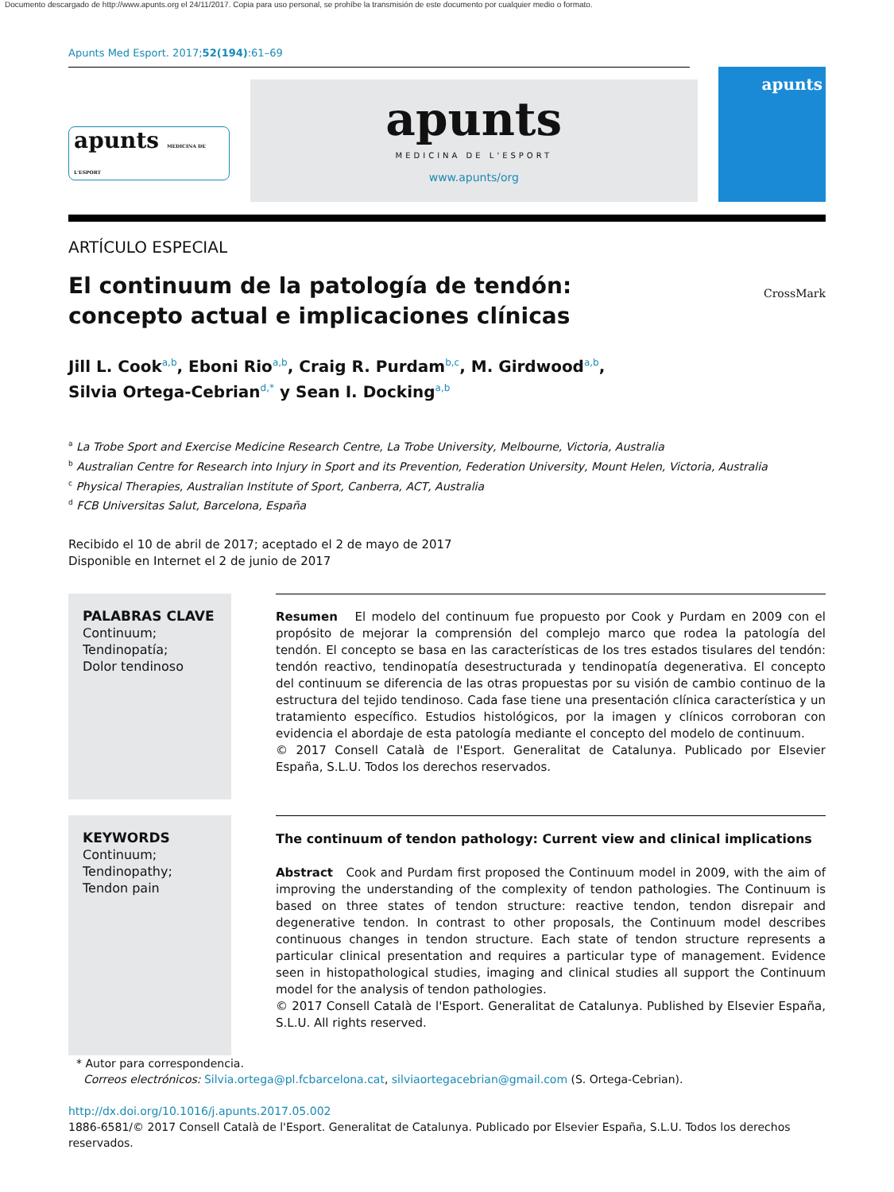Documento descargado de http://www.apunts.org el 24/11/2017. Copia para uso personal, se prohíbe la transmisión de este documento por cualquier medio o formato.
Apunts Med Esport. 2017;52(194):61–69
apunts MEDICINA DE L'ESPORT
apunts
MEDICINA DE L'ESPORT
www.apunts/org
apunts
ARTÍCULO ESPECIAL
El continuum de la patología de tendón: concepto actual e implicaciones clínicas
CrossMark
Jill L. Cook<sup>a,b</sup>, Eboni Rio<sup>a,b</sup>, Craig R. Purdam<sup>b,c</sup>, M. Girdwood<sup>a,b</sup>,
Silvia Ortega-Cebrian<sup>d,*</sup> y Sean I. Docking<sup>a,b</sup>
<sup>a</sup> La Trobe Sport and Exercise Medicine Research Centre, La Trobe University, Melbourne, Victoria, Australia
<sup>b</sup> Australian Centre for Research into Injury in Sport and its Prevention, Federation University, Mount Helen, Victoria, Australia
<sup>c</sup> Physical Therapies, Australian Institute of Sport, Canberra, ACT, Australia
<sup>d</sup> FCB Universitas Salut, Barcelona, España
Recibido el 10 de abril de 2017; aceptado el 2 de mayo de 2017
Disponible en Internet el 2 de junio de 2017
PALABRAS CLAVE
Continuum;
Tendinopatía;
Dolor tendinoso
Resumen El modelo del continuum fue propuesto por Cook y Purdam en 2009 con el propósito de mejorar la comprensión del complejo marco que rodea la patología del tendón. El concepto se basa en las características de los tres estados tisulares del tendón: tendón reactivo, tendinopatía desestructurada y tendinopatía degenerativa. El concepto del continuum se diferencia de las otras propuestas por su visión de cambio continuo de la estructura del tejido tendinoso. Cada fase tiene una presentación clínica característica y un tratamiento específico. Estudios histológicos, por la imagen y clínicos corroboran con evidencia el abordaje de esta patología mediante el concepto del modelo de continuum.
© 2017 Consell Català de l'Esport. Generalitat de Catalunya. Publicado por Elsevier España, S.L.U. Todos los derechos reservados.
KEYWORDS
Continuum;
Tendinopathy;
Tendon pain
The continuum of tendon pathology: Current view and clinical implications
Abstract Cook and Purdam first proposed the Continuum model in 2009, with the aim of improving the understanding of the complexity of tendon pathologies. The Continuum is based on three states of tendon structure: reactive tendon, tendon disrepair and degenerative tendon. In contrast to other proposals, the Continuum model describes continuous changes in tendon structure. Each state of tendon structure represents a particular clinical presentation and requires a particular type of management. Evidence seen in histopathological studies, imaging and clinical studies all support the Continuum model for the analysis of tendon pathologies.
© 2017 Consell Català de l'Esport. Generalitat de Catalunya. Published by Elsevier España, S.L.U. All rights reserved.
* Autor para correspondencia.
Correos electrónicos: Silvia.ortega@pl.fcbarcelona.cat, silviaortegacebrian@gmail.com (S. Ortega-Cebrian).
http://dx.doi.org/10.1016/j.apunts.2017.05.002
1886-6581/© 2017 Consell Català de l'Esport. Generalitat de Catalunya. Publicado por Elsevier España, S.L.U. Todos los derechos reservados.